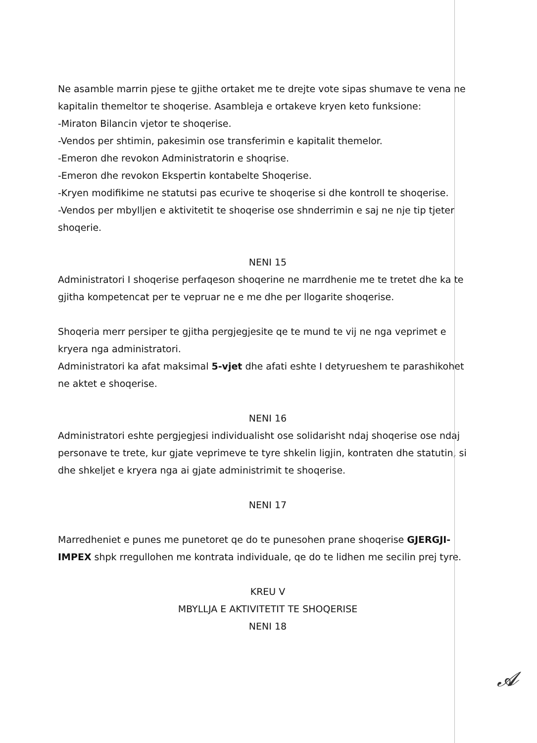Ne asamble marrin pjese te gjithe ortaket me te drejte vote sipas shumave te vena ne kapitalin themeltor te shoqerise. Asambleja e ortakeve kryen keto funksione:
-Miraton Bilancin vjetor te shoqerise.
-Vendos per shtimin, pakesimin ose transferimin e kapitalit themelor.
-Emeron dhe revokon Administratorin e shoqrise.
-Emeron dhe revokon Ekspertin kontabelte Shoqerise.
-Kryen modifikime ne statutsi pas ecurive te shoqerise si dhe kontroll te shoqerise.
-Vendos per mbylljen e aktivitetit te shoqerise ose shnderrimin e saj ne nje tip tjeter shoqerie.
NENI 15
Administratori I shoqerise perfaqeson shoqerine ne marrdhenie me te tretet dhe ka te gjitha kompetencat per te vepruar ne e me dhe per llogarite shoqerise.
Shoqeria merr persiper te gjitha pergjegjesite qe te mund te vij ne nga veprimet e kryera nga administratori.
Administratori ka afat maksimal 5-vjet dhe afati eshte I detyrueshem te parashikohet ne aktet e shoqerise.
NENI 16
Administratori eshte pergjegjesi individualisht ose solidarisht ndaj shoqerise ose ndaj personave te trete, kur gjate veprimeve te tyre shkelin ligjin, kontraten dhe statutin, si dhe shkeljet e kryera nga ai gjate administrimit te shoqerise.
NENI 17
Marredheniet e punes me punetoret qe do te punesohen prane shoqerise GJERGJI-IMPEX shpk rregullohen me kontrata individuale, qe do te lidhen me secilin prej tyre.
KREU V
MBYLLJA E AKTIVITETIT TE SHOQERISE
NENI 18
𝓐